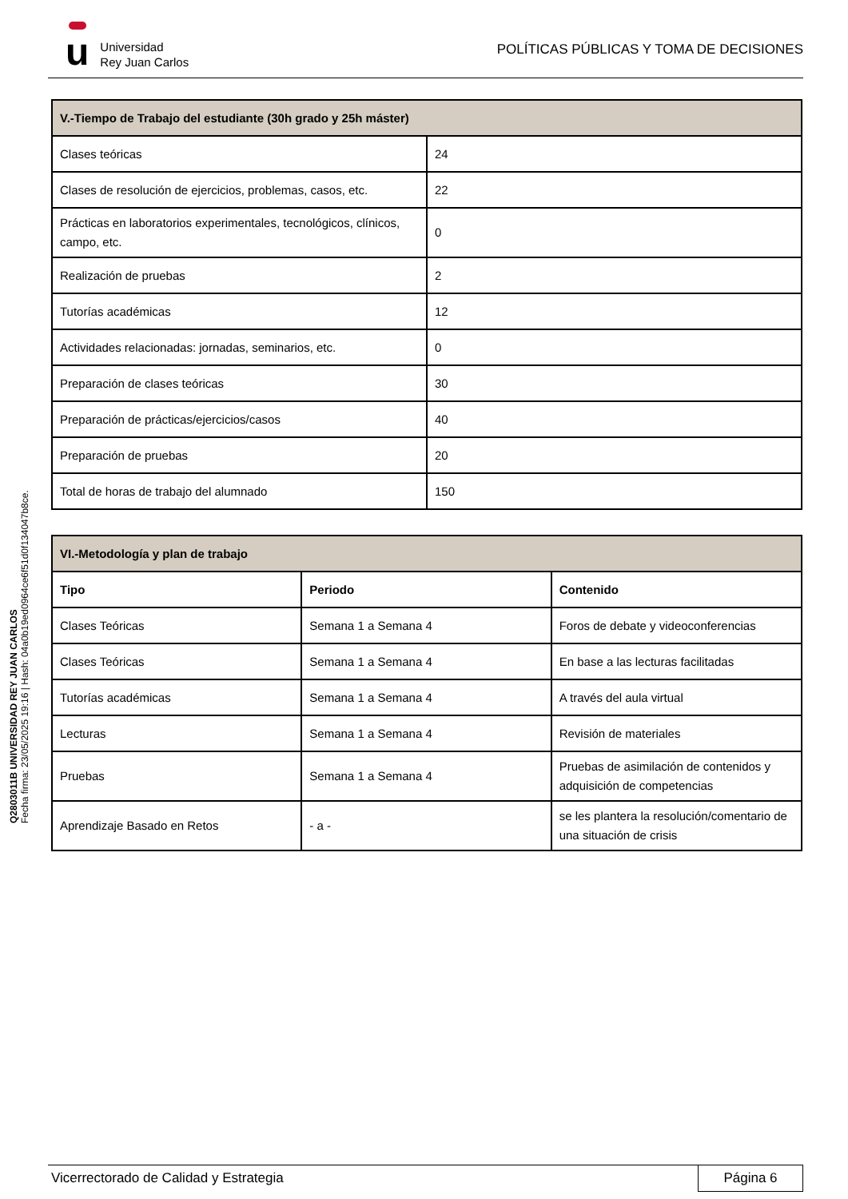u
Universidad
Rey Juan Carlos
POLÍTICAS PÚBLICAS Y TOMA DE DECISIONES
Q2803011B UNIVERSIDAD REY JUAN CARLOS
Fecha firma: 23/05/2025 19:16 | Hash: 04a0b19ed0964ce6f51d0f134047b8ce.
| V.-Tiempo de Trabajo del estudiante (30h grado y 25h máster) | |
| --- | --- |
| Clases teóricas | 24 |
| Clases de resolución de ejercicios, problemas, casos, etc. | 22 |
| Prácticas en laboratorios experimentales, tecnológicos, clínicos, campo, etc. | 0 |
| Realización de pruebas | 2 |
| Tutorías académicas | 12 |
| Actividades relacionadas: jornadas, seminarios, etc. | 0 |
| Preparación de clases teóricas | 30 |
| Preparación de prácticas/ejercicios/casos | 40 |
| Preparación de pruebas | 20 |
| Total de horas de trabajo del alumnado | 150 |
| VI.-Metodología y plan de trabajo | | |
| --- | --- | --- |
| Tipo | Periodo | Contenido |
| Clases Teóricas | Semana 1 a Semana 4 | Foros de debate y videoconferencias |
| Clases Teóricas | Semana 1 a Semana 4 | En base a las lecturas facilitadas |
| Tutorías académicas | Semana 1 a Semana 4 | A través del aula virtual |
| Lecturas | Semana 1 a Semana 4 | Revisión de materiales |
| Pruebas | Semana 1 a Semana 4 | Pruebas de asimilación de contenidos y adquisición de competencias |
| Aprendizaje Basado en Retos | - a - | se les plantera la resolución/comentario de una situación de crisis |
Vicerrectorado de Calidad y Estrategia
Página 6